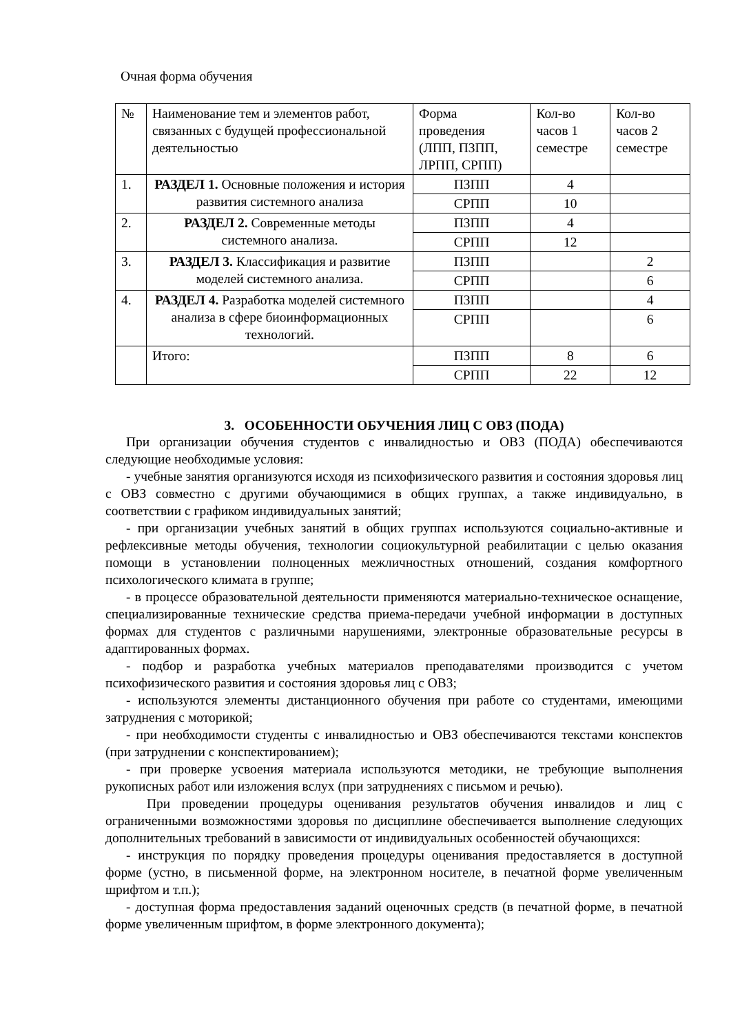Очная форма обучения
| № | Наименование тем и элементов работ, связанных с будущей профессиональной деятельностью | Форма проведения (ЛПП, ПЗПП, ЛРПП, СРПП) | Кол-во часов 1 семестре | Кол-во часов 2 семестре |
| 1. | РАЗДЕЛ 1. Основные положения и история развития системного анализа | ПЗПП | 4 | |
| | | СРПП | 10 | |
| 2. | РАЗДЕЛ 2. Современные методы системного анализа. | ПЗПП | 4 | |
| | | СРПП | 12 | |
| 3. | РАЗДЕЛ 3. Классификация и развитие моделей системного анализа. | ПЗПП | | 2 |
| | | СРПП | | 6 |
| 4. | РАЗДЕЛ 4. Разработка моделей системного анализа в сфере биоинформационных технологий. | ПЗПП | | 4 |
| | | СРПП | | 6 |
| | Итого: | ПЗПП | 8 | 6 |
| | | СРПП | 22 | 12 |
3. ОСОБЕННОСТИ ОБУЧЕНИЯ ЛИЦ С ОВЗ (ПОДА)
При организации обучения студентов с инвалидностью и ОВЗ (ПОДА) обеспечиваются следующие необходимые условия:
- учебные занятия организуются исходя из психофизического развития и состояния здоровья лиц с ОВЗ совместно с другими обучающимися в общих группах, а также индивидуально, в соответствии с графиком индивидуальных занятий;
- при организации учебных занятий в общих группах используются социально-активные и рефлексивные методы обучения, технологии социокультурной реабилитации с целью оказания помощи в установлении полноценных межличностных отношений, создания комфортного психологического климата в группе;
- в процессе образовательной деятельности применяются материально-техническое оснащение, специализированные технические средства приема-передачи учебной информации в доступных формах для студентов с различными нарушениями, электронные образовательные ресурсы в адаптированных формах.
- подбор и разработка учебных материалов преподавателями производится с учетом психофизического развития и состояния здоровья лиц с ОВЗ;
- используются элементы дистанционного обучения при работе со студентами, имеющими затруднения с моторикой;
- при необходимости студенты с инвалидностью и ОВЗ обеспечиваются текстами конспектов (при затруднении с конспектированием);
- при проверке усвоения материала используются методики, не требующие выполнения рукописных работ или изложения вслух (при затруднениях с письмом и речью).
При проведении процедуры оценивания результатов обучения инвалидов и лиц с ограниченными возможностями здоровья по дисциплине обеспечивается выполнение следующих дополнительных требований в зависимости от индивидуальных особенностей обучающихся:
- инструкция по порядку проведения процедуры оценивания предоставляется в доступной форме (устно, в письменной форме, на электронном носителе, в печатной форме увеличенным шрифтом и т.п.);
- доступная форма предоставления заданий оценочных средств (в печатной форме, в печатной форме увеличенным шрифтом, в форме электронного документа);